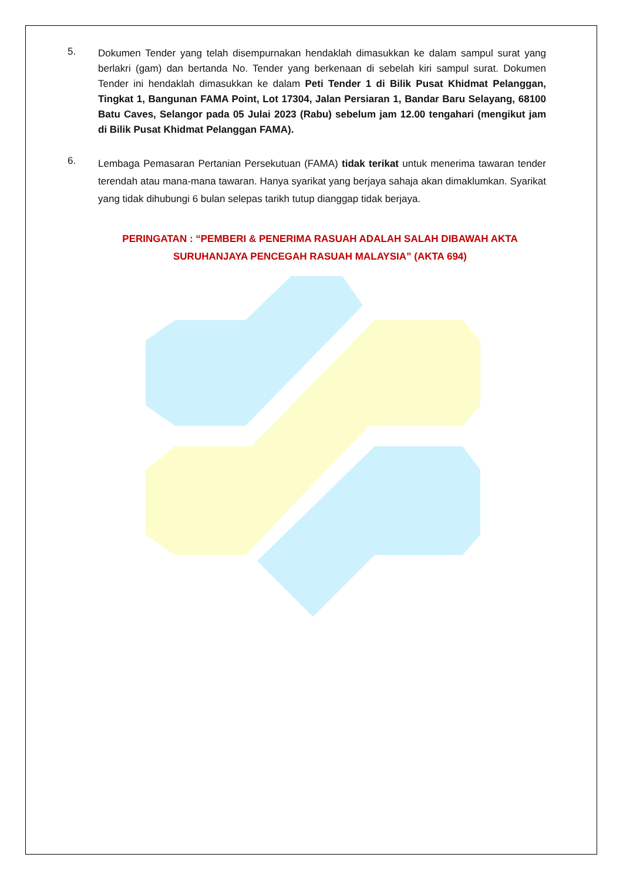5.
Dokumen Tender yang telah disempurnakan hendaklah dimasukkan ke dalam sampul surat yang berlakri (gam) dan bertanda No. Tender yang berkenaan di sebelah kiri sampul surat. Dokumen Tender ini hendaklah dimasukkan ke dalam Peti Tender 1 di Bilik Pusat Khidmat Pelanggan, Tingkat 1, Bangunan FAMA Point, Lot 17304, Jalan Persiaran 1, Bandar Baru Selayang, 68100 Batu Caves, Selangor pada 05 Julai 2023 (Rabu) sebelum jam 12.00 tengahari (mengikut jam di Bilik Pusat Khidmat Pelanggan FAMA).
6.
Lembaga Pemasaran Pertanian Persekutuan (FAMA) tidak terikat untuk menerima tawaran tender terendah atau mana-mana tawaran. Hanya syarikat yang berjaya sahaja akan dimaklumkan. Syarikat yang tidak dihubungi 6 bulan selepas tarikh tutup dianggap tidak berjaya.
PERINGATAN : “PEMBERI & PENERIMA RASUAH ADALAH SALAH DIBAWAH AKTA
SURUHANJAYA PENCEGAH RASUAH MALAYSIA” (AKTA 694)